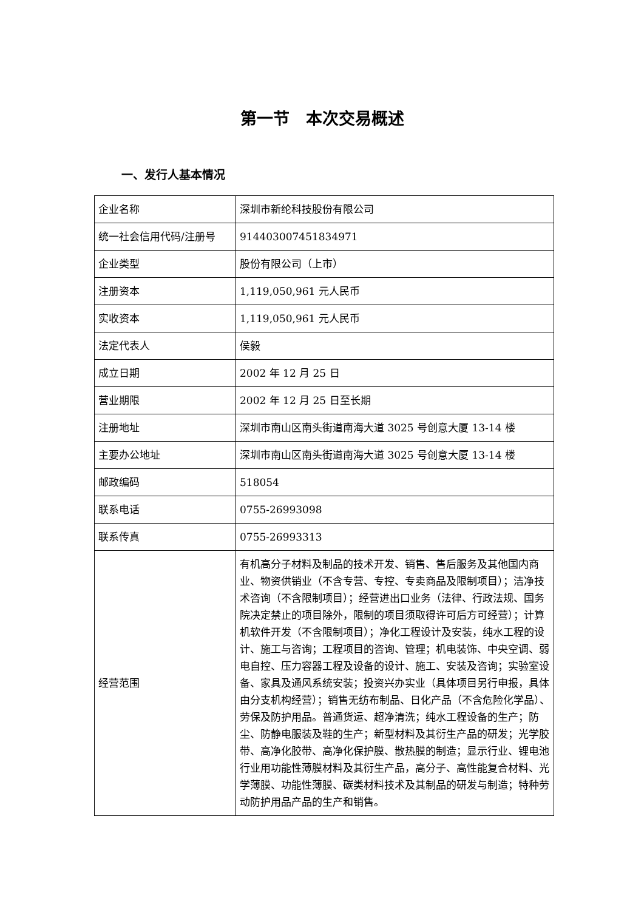第一节　本次交易概述
一、发行人基本情况
| 企业名称 | 深圳市新纶科技股份有限公司 |
| 统一社会信用代码/注册号 | 914403007451834971 |
| 企业类型 | 股份有限公司（上市） |
| 注册资本 | 1,119,050,961 元人民币 |
| 实收资本 | 1,119,050,961 元人民币 |
| 法定代表人 | 侯毅 |
| 成立日期 | 2002 年 12 月 25 日 |
| 营业期限 | 2002 年 12 月 25 日至长期 |
| 注册地址 | 深圳市南山区南头街道南海大道 3025 号创意大厦 13-14 楼 |
| 主要办公地址 | 深圳市南山区南头街道南海大道 3025 号创意大厦 13-14 楼 |
| 邮政编码 | 518054 |
| 联系电话 | 0755-26993098 |
| 联系传真 | 0755-26993313 |
| 经营范围 | 有机高分子材料及制品的技术开发、销售、售后服务及其他国内商业、物资供销业（不含专营、专控、专卖商品及限制项目）；洁净技术咨询（不含限制项目）；经营进出口业务（法律、行政法规、国务院决定禁止的项目除外，限制的项目须取得许可后方可经营）；计算机软件开发（不含限制项目）；净化工程设计及安装，纯水工程的设计、施工与咨询；工程项目的咨询、管理；机电装饰、中央空调、弱电自控、压力容器工程及设备的设计、施工、安装及咨询；实验室设备、家具及通风系统安装；投资兴办实业（具体项目另行申报，具体由分支机构经营）；销售无纺布制品、日化产品（不含危险化学品）、劳保及防护用品。普通货运、超净清洗；纯水工程设备的生产；防尘、防静电服装及鞋的生产；新型材料及其衍生产品的研发；光学胶带、高净化胶带、高净化保护膜、散热膜的制造；显示行业、锂电池行业用功能性薄膜材料及其衍生产品，高分子、高性能复合材料、光学薄膜、功能性薄膜、碳类材料技术及其制品的研发与制造；特种劳动防护用品产品的生产和销售。 |